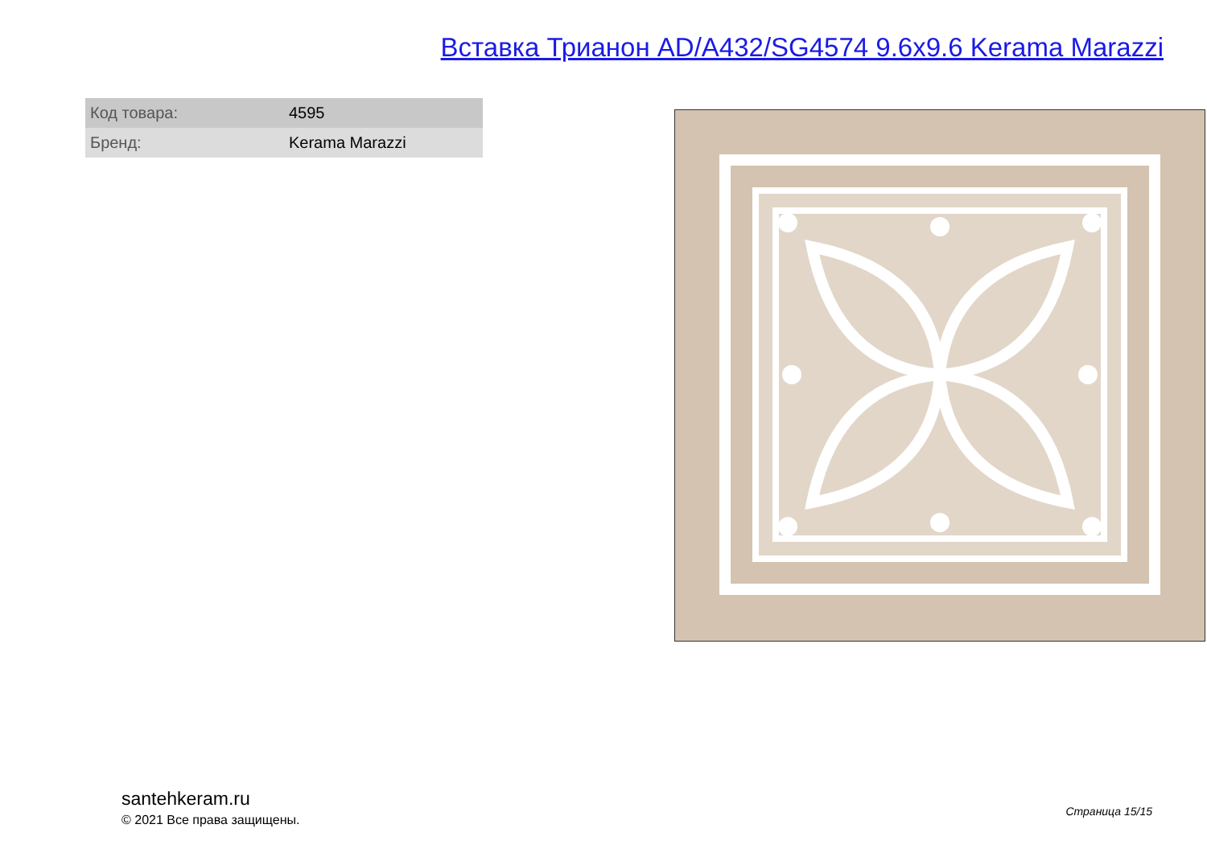Вставка Трианон AD/A432/SG4574 9.6x9.6 Kerama Marazzi
| Код товара: | 4595 |
| Бренд: | Kerama Marazzi |
santehkeram.ru
© 2021 Все права защищены.
Страница 15/15